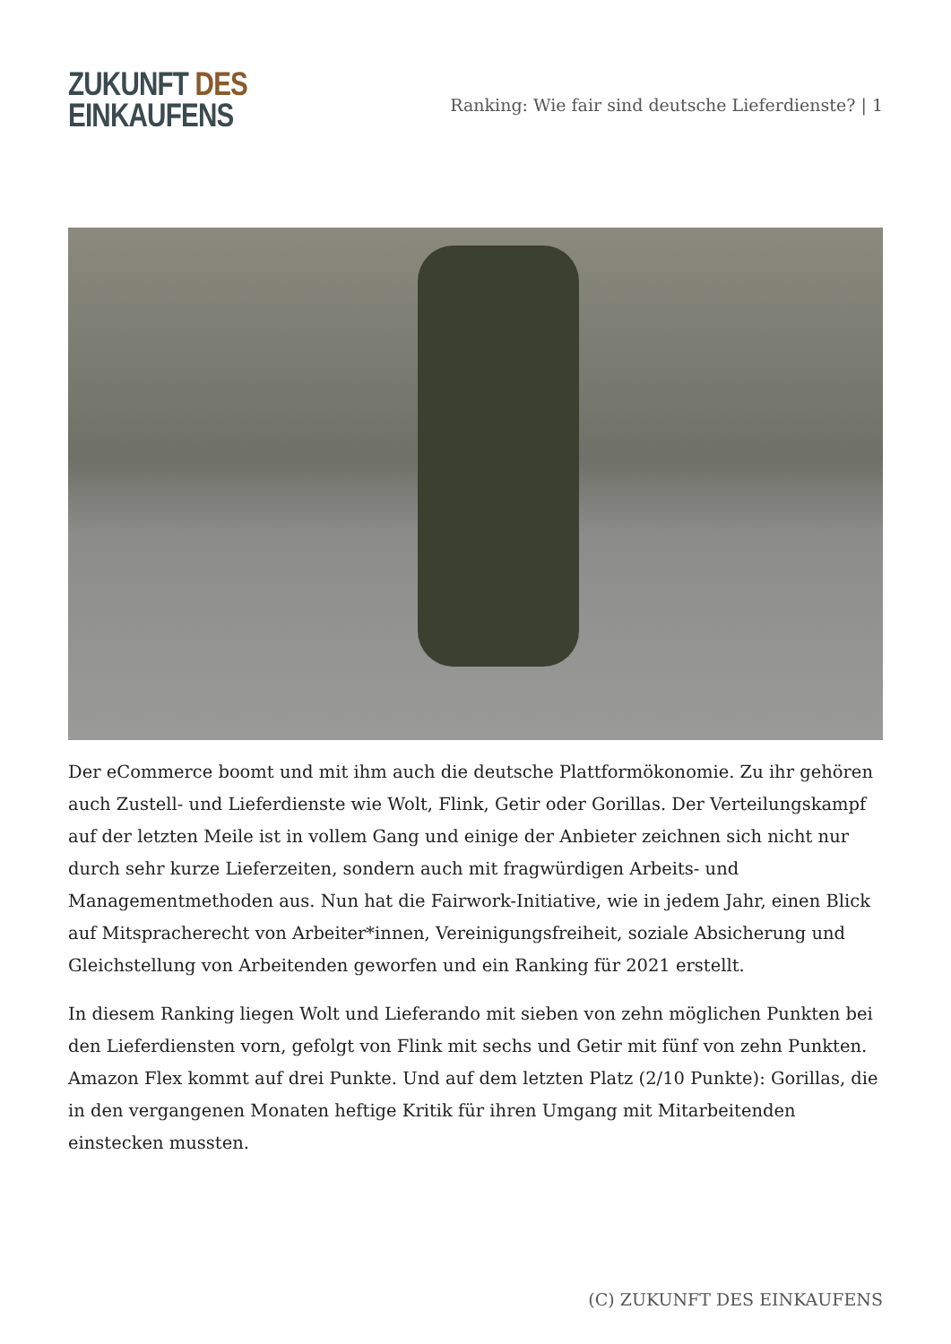ZUKUNFT DES
EINKAUFENS
Ranking: Wie fair sind deutsche Lieferdienste? | 1
Der eCommerce boomt und mit ihm auch die deutsche Plattformökonomie. Zu ihr gehören auch Zustell- und Lieferdienste wie Wolt, Flink, Getir oder Gorillas. Der Verteilungskampf auf der letzten Meile ist in vollem Gang und einige der Anbieter zeichnen sich nicht nur durch sehr kurze Lieferzeiten, sondern auch mit fragwürdigen Arbeits- und Managementmethoden aus. Nun hat die Fairwork-Initiative, wie in jedem Jahr, einen Blick auf Mitspracherecht von Arbeiter*innen, Vereinigungsfreiheit, soziale Absicherung und Gleichstellung von Arbeitenden geworfen und ein Ranking für 2021 erstellt.
In diesem Ranking liegen Wolt und Lieferando mit sieben von zehn möglichen Punkten bei den Lieferdiensten vorn, gefolgt von Flink mit sechs und Getir mit fünf von zehn Punkten. Amazon Flex kommt auf drei Punkte. Und auf dem letzten Platz (2/10 Punkte): Gorillas, die in den vergangenen Monaten heftige Kritik für ihren Umgang mit Mitarbeitenden einstecken mussten.
(C) ZUKUNFT DES EINKAUFENS